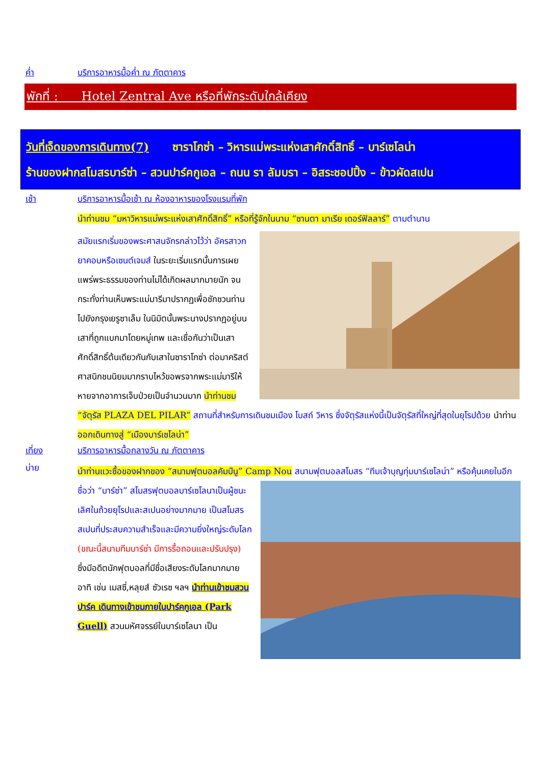ค่ำ บริการอาหารมื้อค่ำ ณ ภัตตาคาร
พักที่ : Hotel Zentral Ave หรือที่พักระดับใกล้เคียง
วันที่เจ็ดของการเดินทาง(7) ซาราโกซ่า – วิหารแม่พระแห่งเสาศักดิ์สิทธิ์ – บาร์เซโลน่า
ร้านของฝากสโมสรบาร์ซ่า – สวนปาร์คกูเอล – ถนน รา ลัมบรา – อิสระชอปปิ้ง – ข้าวผัดสเปน
เช้า บริการอาหารมื้อเช้า ณ ห้องอาหารของโรงแรมที่พัก
นำท่านชม “มหาวิหารแม่พระแห่งเสาศักดิ์สิทธิ์” หรือที่รู้จักในนาม “ซานตา มาเรีย เดอร์ฟิลลาร์” ตามตำนาน
สมัยแรกเริ่มของพระศาสนจักรกล่าวไว้ว่า อัครสาวกยาคอบหรือเซนต์เจมส์ ในระยะเริ่มแรกนั้นการเผยแพร่พระธรรมของท่านไม่ได้เกิดผลมากมายนัก จนกระทั่งท่านเห็นพระแม่มารีมาปรากฏเพื่อชักชวนท่านไปยังกรุงเยรูซาเล็ม ในนิมิตนั้นพระนางปรากฏอยู่บนเสาที่ถูกแบกมาโดยหมู่เทพ และเชื่อกันว่าเป็นเสาศักดิ์สิทธิ์ต้นเดียวกันกับเสาในซาราโกซ่า ต่อมาคริสต์ศาสนิกชนนิยมมากราบไหว้ขอพรจากพระแม่มารีให้หายจากอาการเจ็บป่วยเป็นจำนวนมาก นำท่านชม “จัตุรัส PLAZA DEL PILAR” สถานที่สำหรับการเดินชมเมือง โบสถ์ วิหาร ซึ่งจัตุรัสแห่งนี้เป็นจัตุรัสที่ใหญ่ที่สุดในยุโรปด้วย นำท่าน ออกเดินทางสู่ “เมืองบาร์เซโลน่า”
เที่ยง บริการอาหารมื้อกลางวัน ณ ภัตตาคาร
บ่าย
นำท่านแวะซื้อของฝากของ “สนามฟุตบอลคัมป์นู” Camp Nou สนามฟุตบอลสโมสร “ทีมเจ้าบุญทุ่มบาร์เซโลน่า” หรือคุ้นเคยในอีกชื่อว่า “บาร์ซ่า” สโมสรฟุตบอลบาร์เซโลนาเป็นผู้ชนะเลิศในถ้วยยุโรปและสเปนอย่างมากมาย เป็นสโมสรสเปนที่ประสบความสำเร็จและมีความยิ่งใหญ่ระดับโลก (ขณะนี้สนามทีมบาร์ซ่า มีการรื้อถอนและปรับปรุง) ซึ่งมีอดีตนักฟุตบอลที่มีชื่อเสียงระดับโลกมากมาย อาทิ เช่น เมสซี่,หลุยส์ ซัวเรซ ฯลฯ นำท่านเข้าชมสวนปาร์ค เดินทางเข้าชมภายในปาร์คกูเอล (Park Guell) สวนมหัศจรรย์ในบาร์เซโลนา เป็น